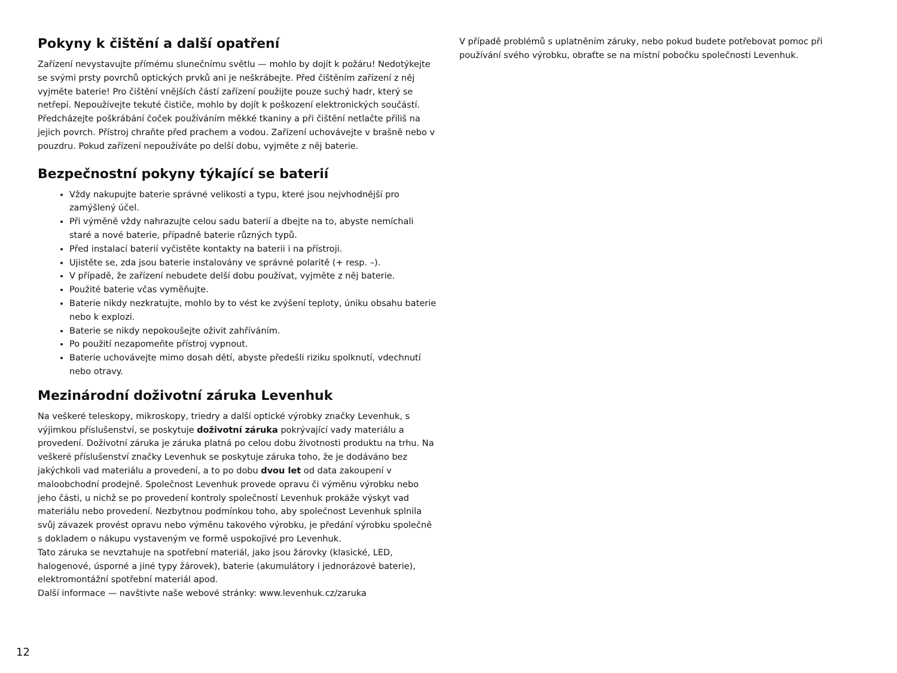Pokyny k čištění a další opatření
Zařízení nevystavujte přímému slunečnímu světlu — mohlo by dojít k požáru! Nedotýkejte se svými prsty povrchů optických prvků ani je neškrábejte. Před čištěním zařízení z něj vyjměte baterie! Pro čištění vnějších částí zařízení použijte pouze suchý hadr, který se netřepí. Nepoužívejte tekuté čističe, mohlo by dojít k poškození elektronických součástí. Předcházejte poškrábání čoček používáním měkké tkaniny a při čištění netlačte příliš na jejich povrch. Přístroj chraňte před prachem a vodou. Zařízení uchovávejte v brašně nebo v pouzdru. Pokud zařízení nepoužíváte po delší dobu, vyjměte z něj baterie.
Bezpečnostní pokyny týkající se baterií
Vždy nakupujte baterie správné velikosti a typu, které jsou nejvhodnější pro zamýšlený účel.
Při výměně vždy nahrazujte celou sadu baterií a dbejte na to, abyste nemíchali staré a nové baterie, případně baterie různých typů.
Před instalací baterií vyčistěte kontakty na baterii i na přístroji.
Ujistěte se, zda jsou baterie instalovány ve správné polaritě (+ resp. –).
V případě, že zařízení nebudete delší dobu používat, vyjměte z něj baterie.
Použité baterie včas vyměňujte.
Baterie nikdy nezkratujte, mohlo by to vést ke zvýšení teploty, úniku obsahu baterie nebo k explozi.
Baterie se nikdy nepokoušejte oživit zahříváním.
Po použití nezapomeňte přístroj vypnout.
Baterie uchovávejte mimo dosah dětí, abyste předešli riziku spolknutí, vdechnutí nebo otravy.
Mezinárodní doživotní záruka Levenhuk
Na veškeré teleskopy, mikroskopy, triedry a další optické výrobky značky Levenhuk, s výjimkou příslušenství, se poskytuje doživotní záruka pokrývající vady materiálu a provedení. Doživotní záruka je záruka platná po celou dobu životnosti produktu na trhu. Na veškeré příslušenství značky Levenhuk se poskytuje záruka toho, že je dodáváno bez jakýchkoli vad materiálu a provedení, a to po dobu dvou let od data zakoupení v maloobchodní prodejně. Společnost Levenhuk provede opravu či výměnu výrobku nebo jeho části, u nichž se po provedení kontroly společností Levenhuk prokáže výskyt vad materiálu nebo provedení. Nezbytnou podmínkou toho, aby společnost Levenhuk splnila svůj závazek provést opravu nebo výměnu takového výrobku, je předání výrobku společně s dokladem o nákupu vystaveným ve formě uspokojivé pro Levenhuk.
Tato záruka se nevztahuje na spotřební materiál, jako jsou žárovky (klasické, LED, halogenové, úsporné a jiné typy žárovek), baterie (akumulátory i jednorázové baterie), elektromontážní spotřební materiál apod.
Další informace — navštivte naše webové stránky: www.levenhuk.cz/zaruka
V případě problémů s uplatněním záruky, nebo pokud budete potřebovat pomoc při používání svého výrobku, obraťte se na místní pobočku společnosti Levenhuk.
12